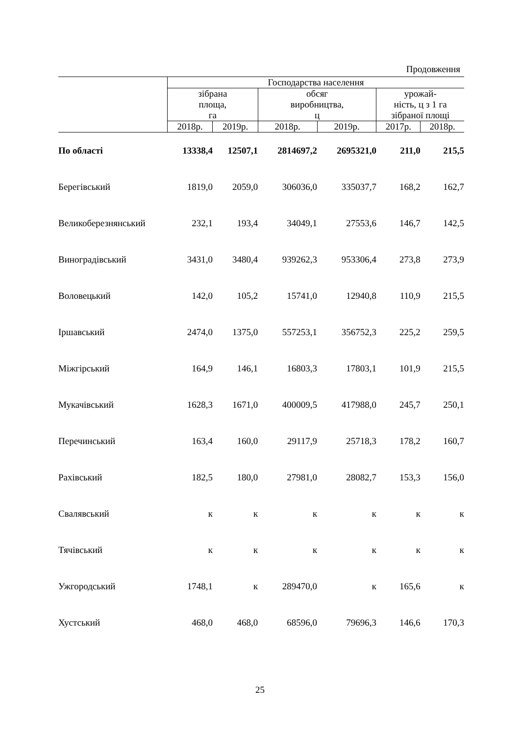Продовження
| | Господарства населення | | | | | |
| --- | --- | --- | --- | --- | --- | --- |
| | зібрана площа, га | | обсяг виробництва, ц | | урожай- ність, ц з 1 га зібраної площі | |
| | 2018р. | 2019р. | 2018р. | 2019р. | 2017р. | 2018р. |
| По області | 13338,4 | 12507,1 | 2814697,2 | 2695321,0 | 211,0 | 215,5 |
| Берегівський | 1819,0 | 2059,0 | 306036,0 | 335037,7 | 168,2 | 162,7 |
| Великоберезнянський | 232,1 | 193,4 | 34049,1 | 27553,6 | 146,7 | 142,5 |
| Виноградівський | 3431,0 | 3480,4 | 939262,3 | 953306,4 | 273,8 | 273,9 |
| Воловецький | 142,0 | 105,2 | 15741,0 | 12940,8 | 110,9 | 215,5 |
| Іршавський | 2474,0 | 1375,0 | 557253,1 | 356752,3 | 225,2 | 259,5 |
| Міжгірський | 164,9 | 146,1 | 16803,3 | 17803,1 | 101,9 | 215,5 |
| Мукачівський | 1628,3 | 1671,0 | 400009,5 | 417988,0 | 245,7 | 250,1 |
| Перечинський | 163,4 | 160,0 | 29117,9 | 25718,3 | 178,2 | 160,7 |
| Рахівський | 182,5 | 180,0 | 27981,0 | 28082,7 | 153,3 | 156,0 |
| Свалявський | к | к | к | к | к | к |
| Тячівський | к | к | к | к | к | к |
| Ужгородський | 1748,1 | к | 289470,0 | к | 165,6 | к |
| Хустський | 468,0 | 468,0 | 68596,0 | 79696,3 | 146,6 | 170,3 |
25